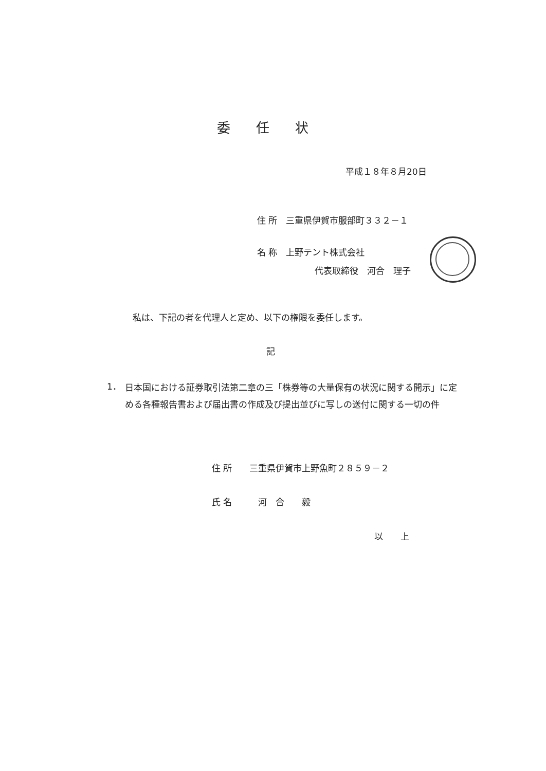委任状
平成１８年８月20日
住 所　三重県伊賀市服部町３３２－１
名 称　上野テント株式会社
代表取締役　河合　理子
私は、下記の者を代理人と定め、以下の権限を委任します。
記
1．
日本国における証券取引法第二章の三「株券等の大量保有の状況に関する開示」に定める各種報告書および届出書の作成及び提出並びに写しの送付に関する一切の件
住 所　　三重県伊賀市上野魚町２８５９－２
氏 名　　　河　合　　毅
以　　上